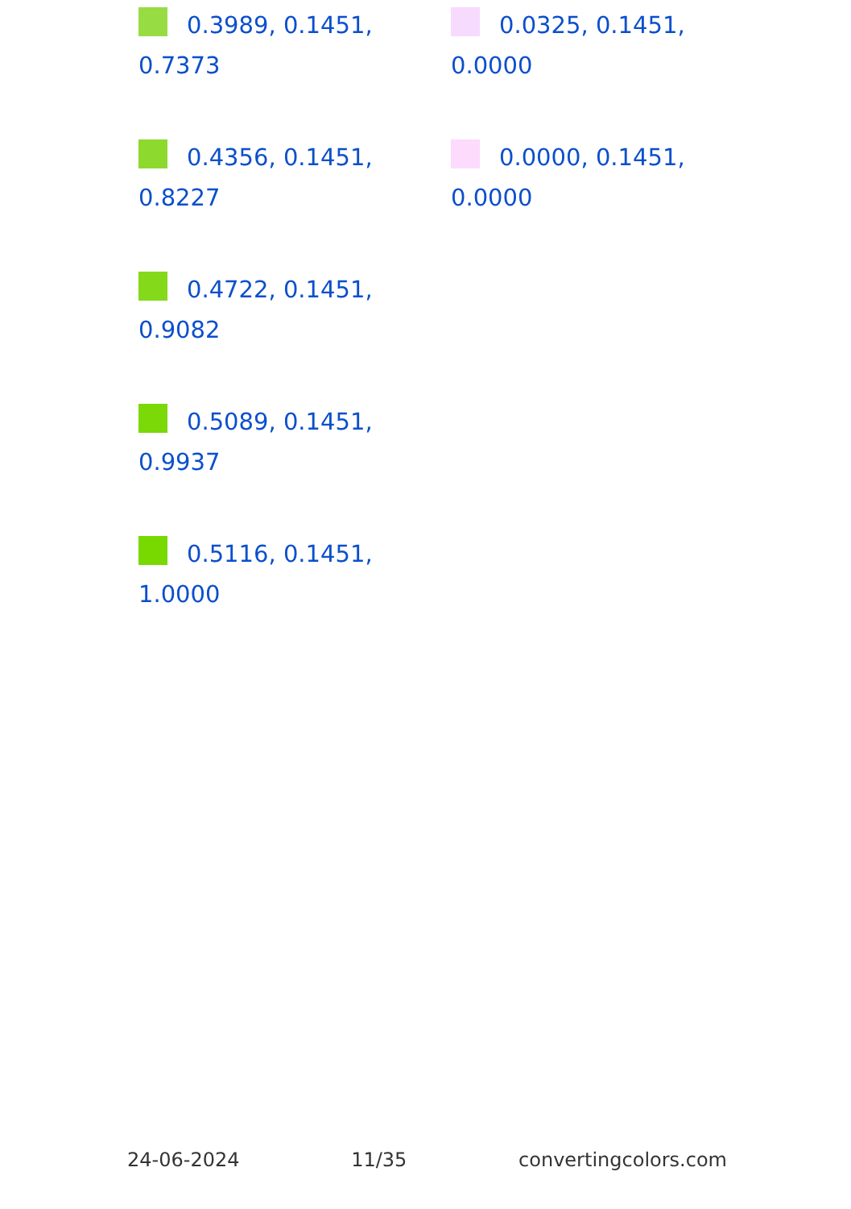0.3989, 0.1451, 0.7373
0.4356, 0.1451, 0.8227
0.4722, 0.1451, 0.9082
0.5089, 0.1451, 0.9937
0.5116, 0.1451, 1.0000
0.0325, 0.1451, 0.0000
0.0000, 0.1451, 0.0000
24-06-2024 11/35 convertingcolors.com